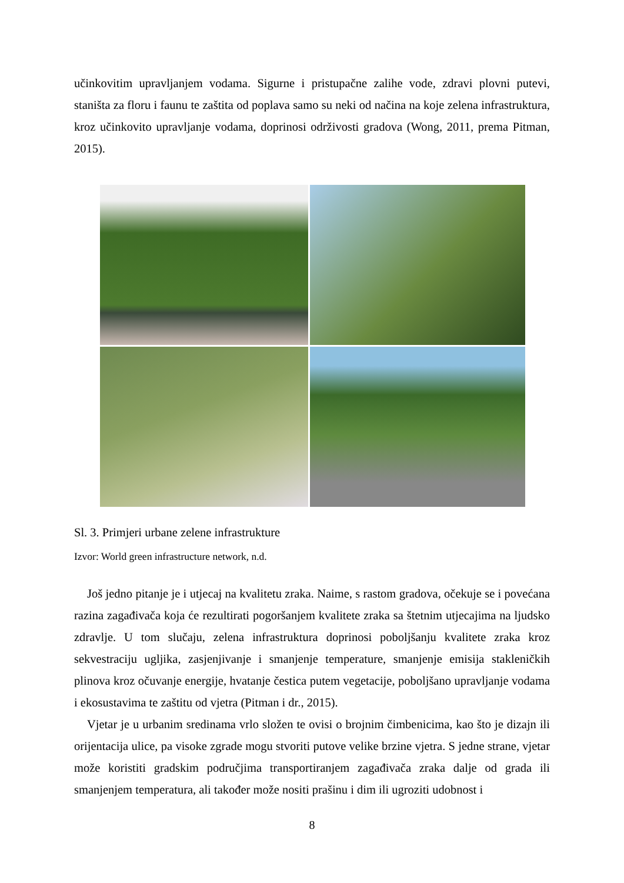učinkovitim upravljanjem vodama. Sigurne i pristupačne zalihe vode, zdravi plovni putevi, staništa za floru i faunu te zaštita od poplava samo su neki od načina na koje zelena infrastruktura, kroz učinkovito upravljanje vodama, doprinosi održivosti gradova (Wong, 2011, prema Pitman, 2015).
Sl. 3. Primjeri urbane zelene infrastrukture
Izvor: World green infrastructure network, n.d.
Još jedno pitanje je i utjecaj na kvalitetu zraka. Naime, s rastom gradova, očekuje se i povećana razina zagađivača koja će rezultirati pogoršanjem kvalitete zraka sa štetnim utjecajima na ljudsko zdravlje. U tom slučaju, zelena infrastruktura doprinosi poboljšanju kvalitete zraka kroz sekvestraciju ugljika, zasjenjivanje i smanjenje temperature, smanjenje emisija stakleničkih plinova kroz očuvanje energije, hvatanje čestica putem vegetacije, poboljšano upravljanje vodama i ekosustavima te zaštitu od vjetra (Pitman i dr., 2015).
Vjetar je u urbanim sredinama vrlo složen te ovisi o brojnim čimbenicima, kao što je dizajn ili orijentacija ulice, pa visoke zgrade mogu stvoriti putove velike brzine vjetra. S jedne strane, vjetar može koristiti gradskim područjima transportiranjem zagađivača zraka dalje od grada ili smanjenjem temperatura, ali također može nositi prašinu i dim ili ugroziti udobnost i
8